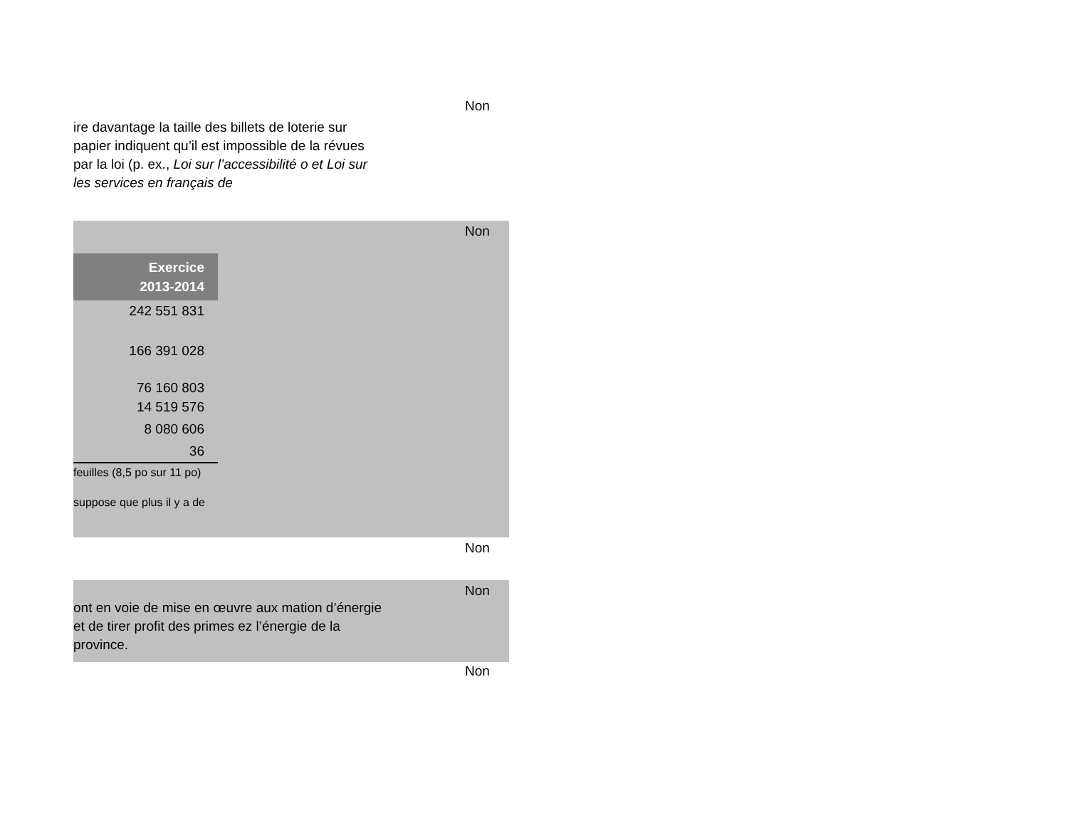Non
ire davantage la taille des billets de loterie sur papier indiquent qu’il est impossible de la révues par la loi (p. ex., Loi sur l’accessibilité o et Loi sur les services en français de
Non
| Exercice 2013-2014 |
| --- |
| 242 551 831 |
| 166 391 028 |
| 76 160 803 |
| 14 519 576 |
| 8 080 606 |
| 36 |
feuilles (8,5 po sur 11 po)
suppose que plus il y a de
Non
Non
ont en voie de mise en œuvre aux mation d’énergie et de tirer profit des primes ez l’énergie de la province.
Non